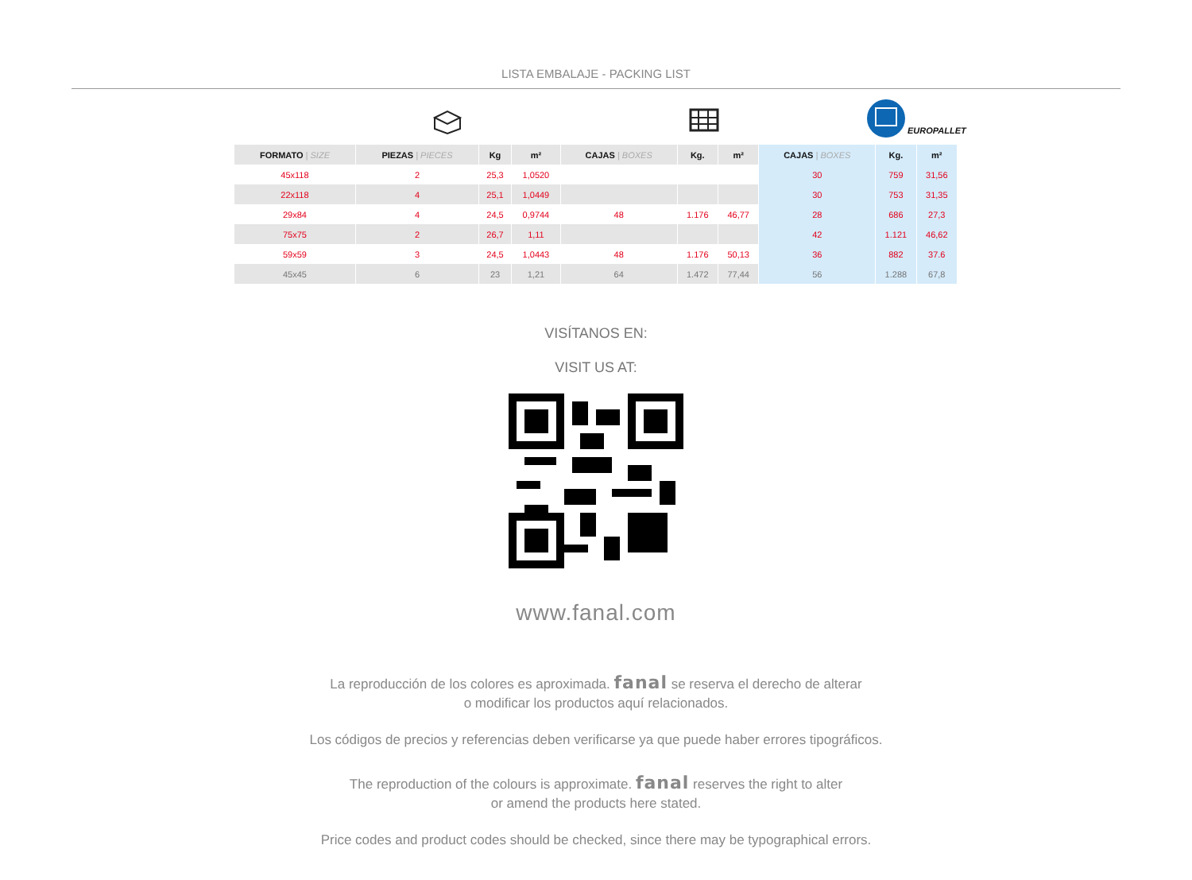LISTA EMBALAJE - PACKING LIST
EUROPALLET
| FORMATO / SIZE | PIEZAS / PIECES | Kg | m² | CAJAS / BOXES | Kg. | m² | CAJAS / BOXES | Kg. | m² |
| --- | --- | --- | --- | --- | --- | --- | --- | --- | --- |
| 45x118 | 2 | 25,3 | 1,0520 | | | | 30 | 759 | 31,56 |
| 22x118 | 4 | 25,1 | 1,0449 | | | | 30 | 753 | 31,35 |
| 29x84 | 4 | 24,5 | 0,9744 | 48 | 1.176 | 46,77 | 28 | 686 | 27,3 |
| 75x75 | 2 | 26,7 | 1,11 | | | | 42 | 1.121 | 46,62 |
| 59x59 | 3 | 24,5 | 1,0443 | 48 | 1.176 | 50,13 | 36 | 882 | 37.6 |
| 45x45 | 6 | 23 | 1,21 | 64 | 1.472 | 77,44 | 56 | 1.288 | 67,8 |
VISÍTANOS EN:
VISIT US AT:
www.fanal.com
La reproducción de los colores es aproximada. fanal se reserva el derecho de alterar
o modificar los productos aquí relacionados.
Los códigos de precios y referencias deben verificarse ya que puede haber errores tipográficos.
The reproduction of the colours is approximate. fanal reserves the right to alter
or amend the products here stated.
Price codes and product codes should be checked, since there may be typographical errors.